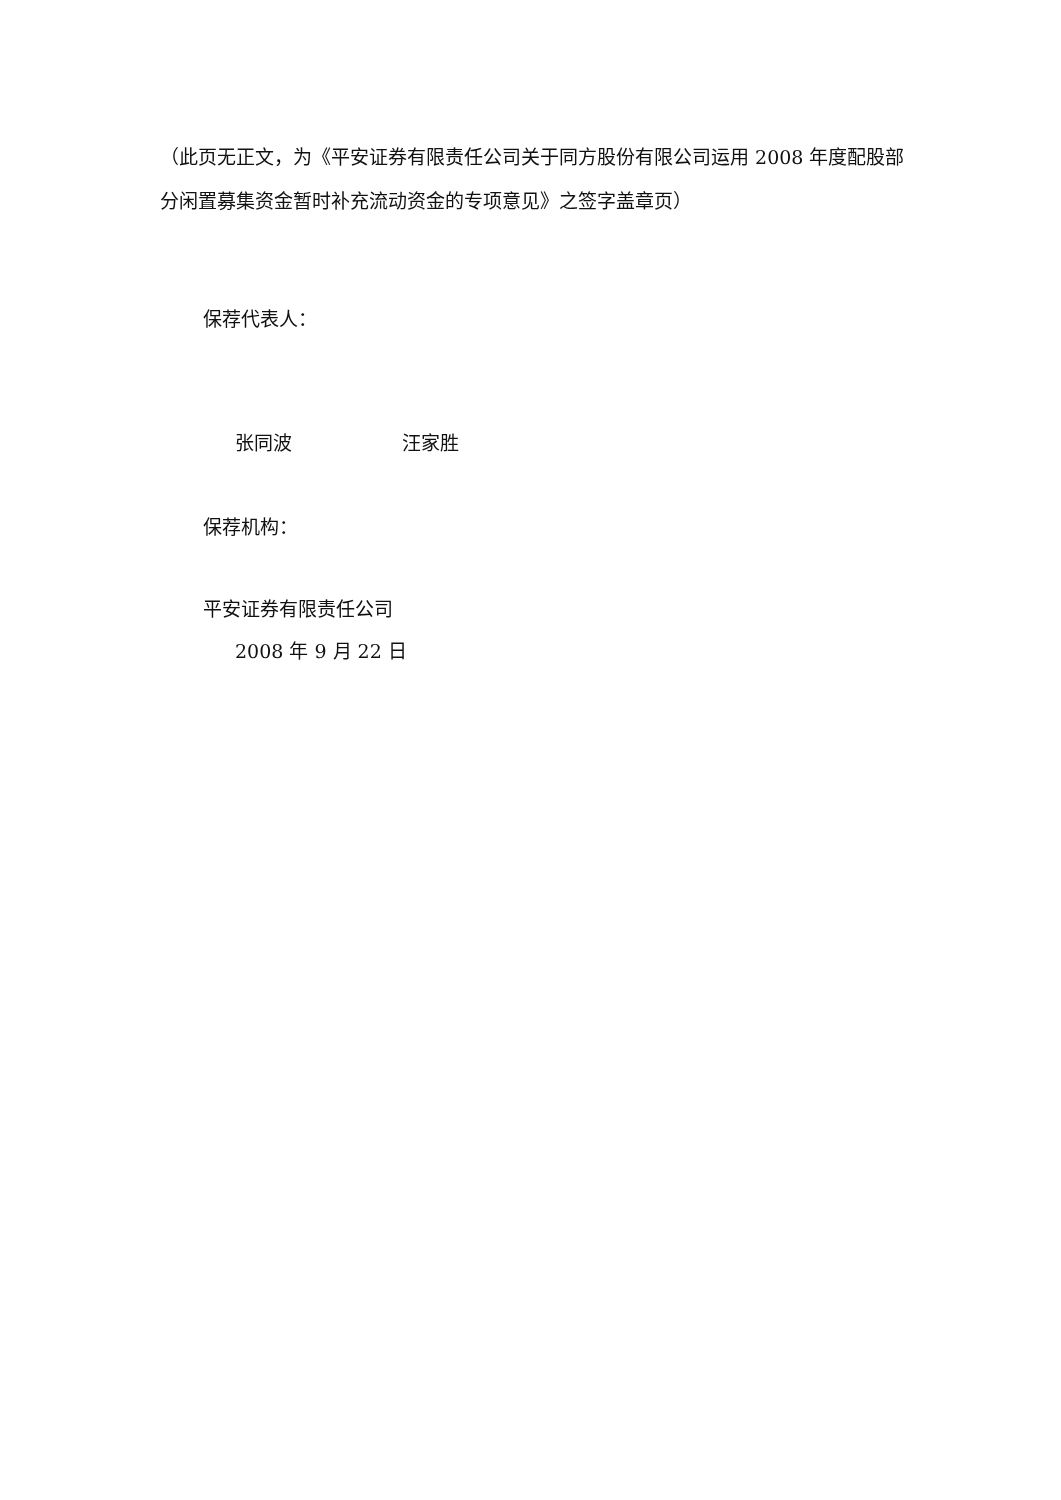（此页无正文，为《平安证券有限责任公司关于同方股份有限公司运用 2008 年度配股部分闲置募集资金暂时补充流动资金的专项意见》之签字盖章页）
保荐代表人：
张同波 汪家胜
保荐机构：
平安证券有限责任公司
2008 年 9 月 22 日